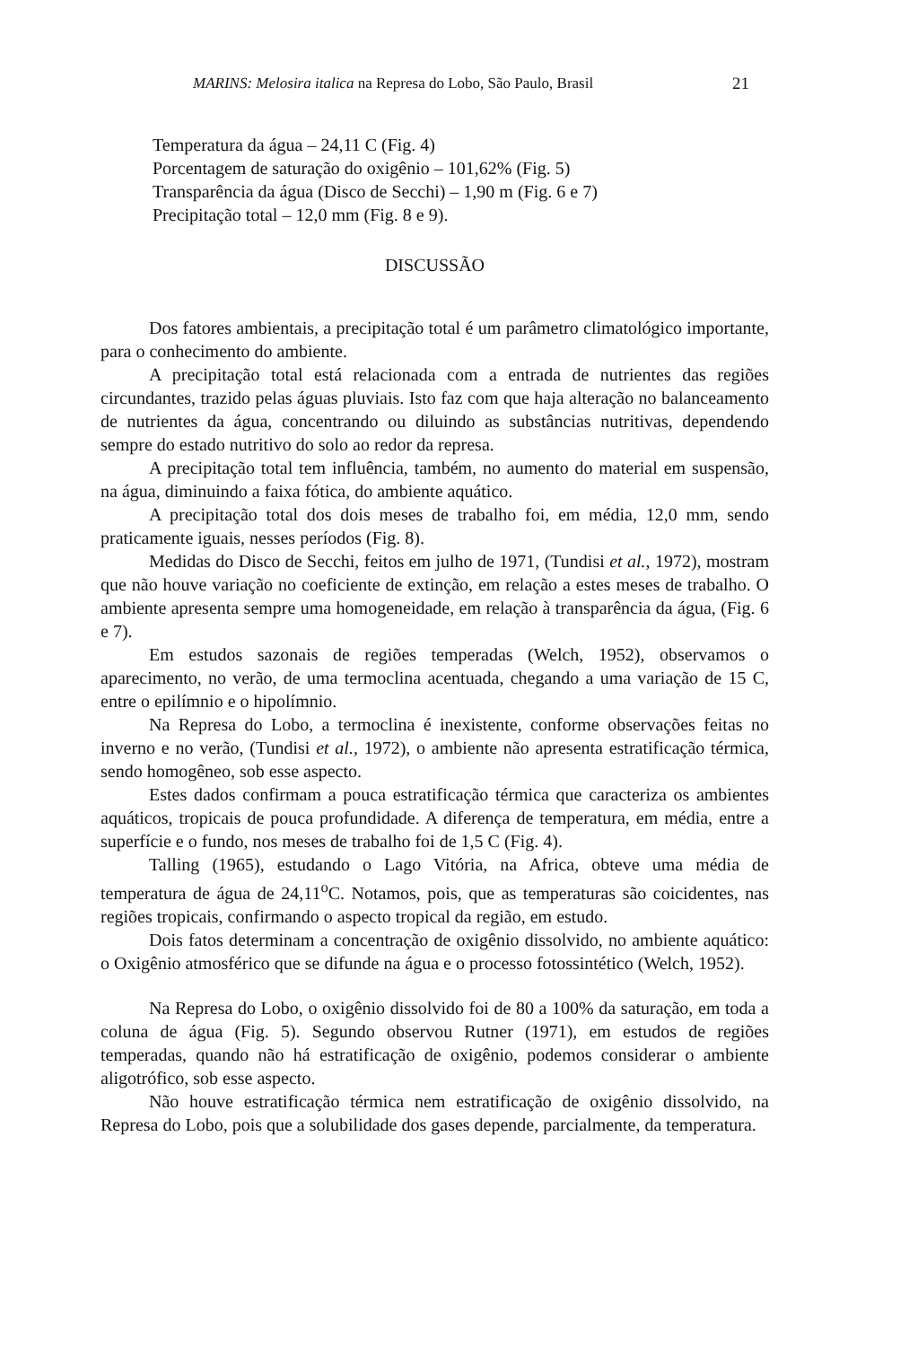MARINS: Melosira italica na Represa do Lobo, São Paulo, Brasil 21
Temperatura da água – 24,11 C (Fig. 4)
Porcentagem de saturação do oxigênio – 101,62% (Fig. 5)
Transparência da água (Disco de Secchi) – 1,90 m (Fig. 6 e 7)
Precipitação total – 12,0 mm (Fig. 8 e 9).
DISCUSSÃO
Dos fatores ambientais, a precipitação total é um parâmetro climatológico importante, para o conhecimento do ambiente.
A precipitação total está relacionada com a entrada de nutrientes das regiões circundantes, trazido pelas águas pluviais. Isto faz com que haja alteração no balanceamento de nutrientes da água, concentrando ou diluindo as substâncias nutritivas, dependendo sempre do estado nutritivo do solo ao redor da represa.
A precipitação total tem influência, também, no aumento do material em suspensão, na água, diminuindo a faixa fótica, do ambiente aquático.
A precipitação total dos dois meses de trabalho foi, em média, 12,0 mm, sendo praticamente iguais, nesses períodos (Fig. 8).
Medidas do Disco de Secchi, feitos em julho de 1971, (Tundisi et al., 1972), mostram que não houve variação no coeficiente de extinção, em relação a estes meses de trabalho. O ambiente apresenta sempre uma homogeneidade, em relação à transparência da água, (Fig. 6 e 7).
Em estudos sazonais de regiões temperadas (Welch, 1952), observamos o aparecimento, no verão, de uma termoclina acentuada, chegando a uma variação de 15 C, entre o epilímnio e o hipolímnio.
Na Represa do Lobo, a termoclina é inexistente, conforme observações feitas no inverno e no verão, (Tundisi et al., 1972), o ambiente não apresenta estratificação térmica, sendo homogêneo, sob esse aspecto.
Estes dados confirmam a pouca estratificação térmica que caracteriza os ambientes aquáticos, tropicais de pouca profundidade. A diferença de temperatura, em média, entre a superfície e o fundo, nos meses de trabalho foi de 1,5 C (Fig. 4).
Talling (1965), estudando o Lago Vitória, na Africa, obteve uma média de temperatura de água de 24,11<sup>o</sup>C. Notamos, pois, que as temperaturas são coicidentes, nas regiões tropicais, confirmando o aspecto tropical da região, em estudo.
Dois fatos determinam a concentração de oxigênio dissolvido, no ambiente aquático: o Oxigênio atmosférico que se difunde na água e o processo fotossintético (Welch, 1952).
Na Represa do Lobo, o oxigênio dissolvido foi de 80 a 100% da saturação, em toda a coluna de água (Fig. 5). Segundo observou Rutner (1971), em estudos de regiões temperadas, quando não há estratificação de oxigênio, podemos considerar o ambiente aligotrófico, sob esse aspecto.
Não houve estratificação térmica nem estratificação de oxigênio dissolvido, na Represa do Lobo, pois que a solubilidade dos gases depende, parcialmente, da temperatura.